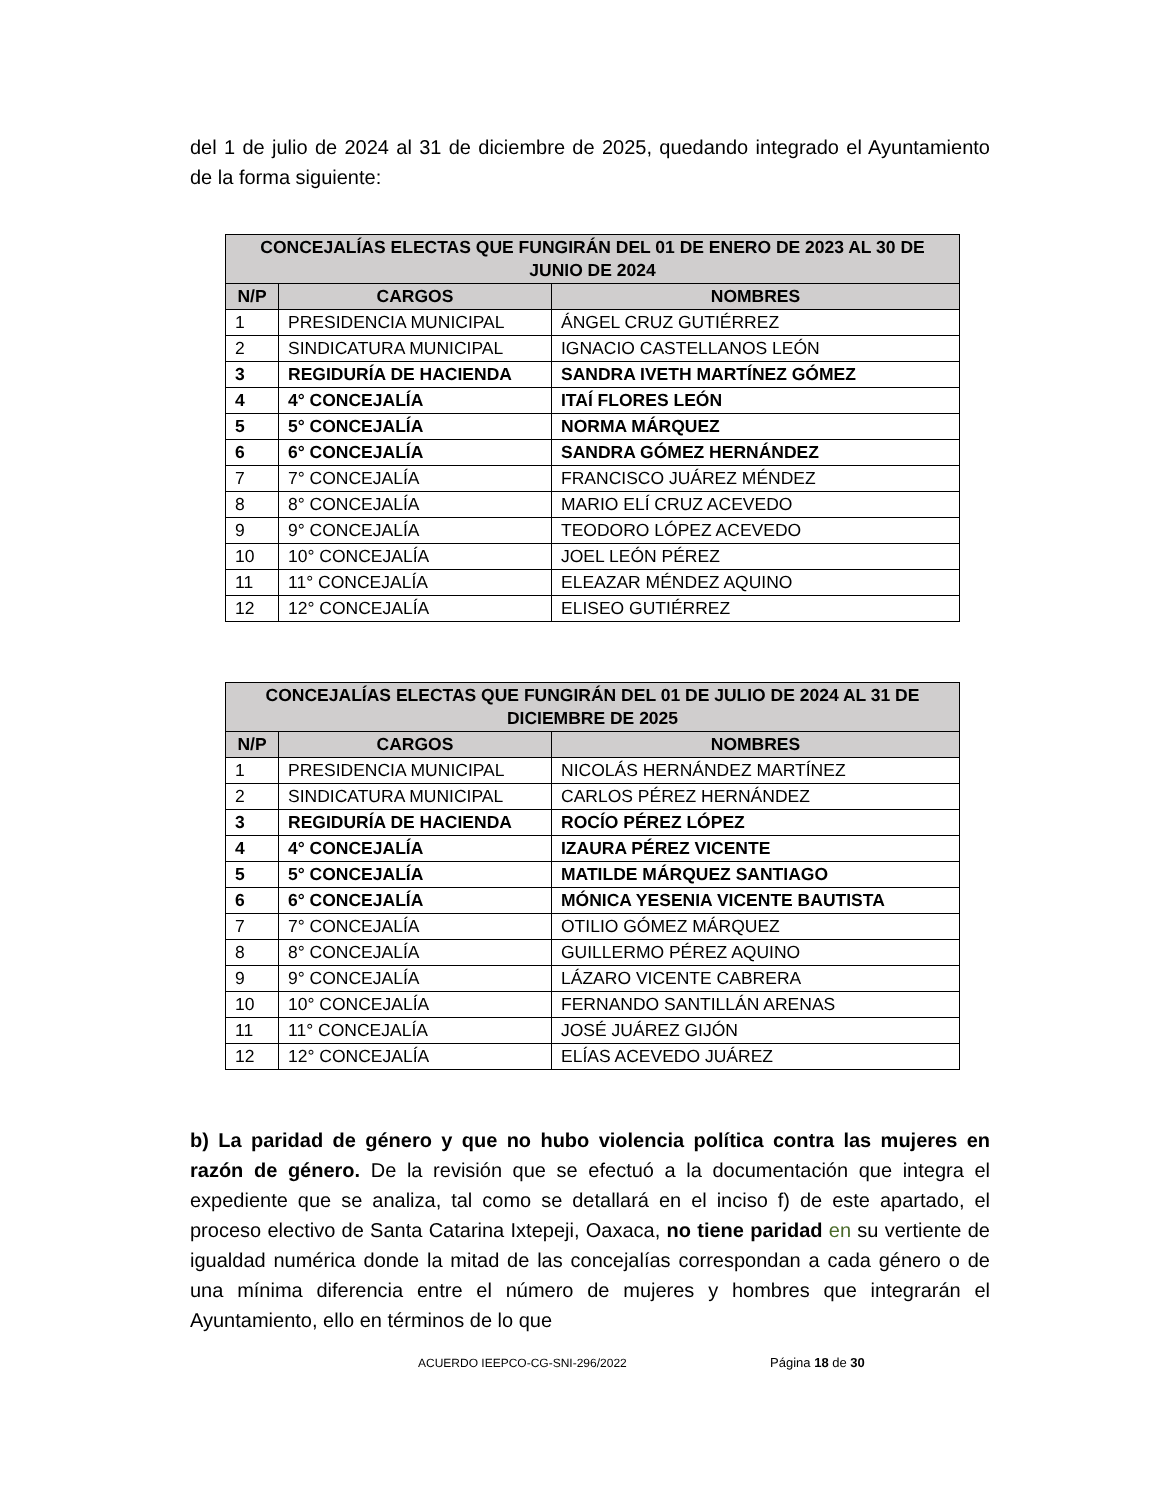del 1 de julio de 2024 al 31 de diciembre de 2025, quedando integrado el Ayuntamiento de la forma siguiente:
| CONCEJALÍAS ELECTAS QUE FUNGIRÁN DEL 01 DE ENERO DE 2023 AL 30 DE JUNIO DE 2024 | | |
| --- | --- | --- |
| N/P | CARGOS | NOMBRES |
| 1 | PRESIDENCIA MUNICIPAL | ÁNGEL CRUZ GUTIÉRREZ |
| 2 | SINDICATURA MUNICIPAL | IGNACIO CASTELLANOS LEÓN |
| 3 | REGIDURÍA DE HACIENDA | SANDRA IVETH MARTÍNEZ GÓMEZ |
| 4 | 4° CONCEJALÍA | ITAÍ FLORES LEÓN |
| 5 | 5° CONCEJALÍA | NORMA MÁRQUEZ |
| 6 | 6° CONCEJALÍA | SANDRA GÓMEZ HERNÁNDEZ |
| 7 | 7° CONCEJALÍA | FRANCISCO JUÁREZ MÉNDEZ |
| 8 | 8° CONCEJALÍA | MARIO ELÍ CRUZ ACEVEDO |
| 9 | 9° CONCEJALÍA | TEODORO LÓPEZ ACEVEDO |
| 10 | 10° CONCEJALÍA | JOEL LEÓN PÉREZ |
| 11 | 11° CONCEJALÍA | ELEAZAR MÉNDEZ AQUINO |
| 12 | 12° CONCEJALÍA | ELISEO GUTIÉRREZ |
| CONCEJALÍAS ELECTAS QUE FUNGIRÁN DEL 01 DE JULIO DE 2024 AL 31 DE DICIEMBRE DE 2025 | | |
| --- | --- | --- |
| N/P | CARGOS | NOMBRES |
| 1 | PRESIDENCIA MUNICIPAL | NICOLÁS HERNÁNDEZ MARTÍNEZ |
| 2 | SINDICATURA MUNICIPAL | CARLOS PÉREZ HERNÁNDEZ |
| 3 | REGIDURÍA DE HACIENDA | ROCÍO PÉREZ LÓPEZ |
| 4 | 4° CONCEJALÍA | IZAURA PÉREZ VICENTE |
| 5 | 5° CONCEJALÍA | MATILDE MÁRQUEZ SANTIAGO |
| 6 | 6° CONCEJALÍA | MÓNICA YESENIA VICENTE BAUTISTA |
| 7 | 7° CONCEJALÍA | OTILIO GÓMEZ MÁRQUEZ |
| 8 | 8° CONCEJALÍA | GUILLERMO PÉREZ AQUINO |
| 9 | 9° CONCEJALÍA | LÁZARO VICENTE CABRERA |
| 10 | 10° CONCEJALÍA | FERNANDO SANTILLÁN ARENAS |
| 11 | 11° CONCEJALÍA | JOSÉ JUÁREZ GIJÓN |
| 12 | 12° CONCEJALÍA | ELÍAS ACEVEDO JUÁREZ |
b) La paridad de género y que no hubo violencia política contra las mujeres en razón de género. De la revisión que se efectuó a la documentación que integra el expediente que se analiza, tal como se detallará en el inciso f) de este apartado, el proceso electivo de Santa Catarina Ixtepeji, Oaxaca, no tiene paridad en su vertiente de igualdad numérica donde la mitad de las concejalías correspondan a cada género o de una mínima diferencia entre el número de mujeres y hombres que integrarán el Ayuntamiento, ello en términos de lo que
ACUERDO IEEPCO-CG-SNI-296/2022 Página 18 de 30